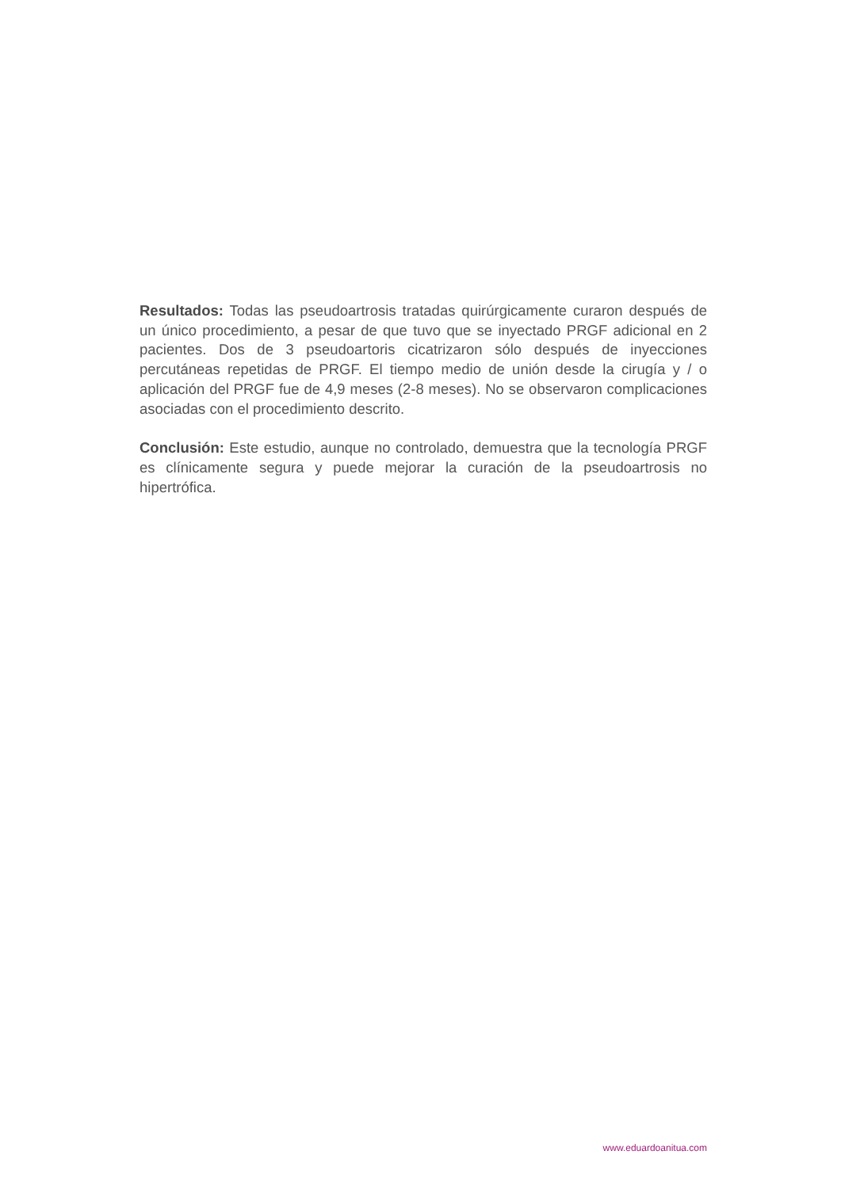Resultados: Todas las pseudoartrosis tratadas quirúrgicamente curaron después de un único procedimiento, a pesar de que tuvo que se inyectado PRGF adicional en 2 pacientes. Dos de 3 pseudoartoris cicatrizaron sólo después de inyecciones percutáneas repetidas de PRGF. El tiempo medio de unión desde la cirugía y / o aplicación del PRGF fue de 4,9 meses (2-8 meses). No se observaron complicaciones asociadas con el procedimiento descrito.
Conclusión: Este estudio, aunque no controlado, demuestra que la tecnología PRGF es clínicamente segura y puede mejorar la curación de la pseudoartrosis no hipertrófica.
www.eduardoanitua.com